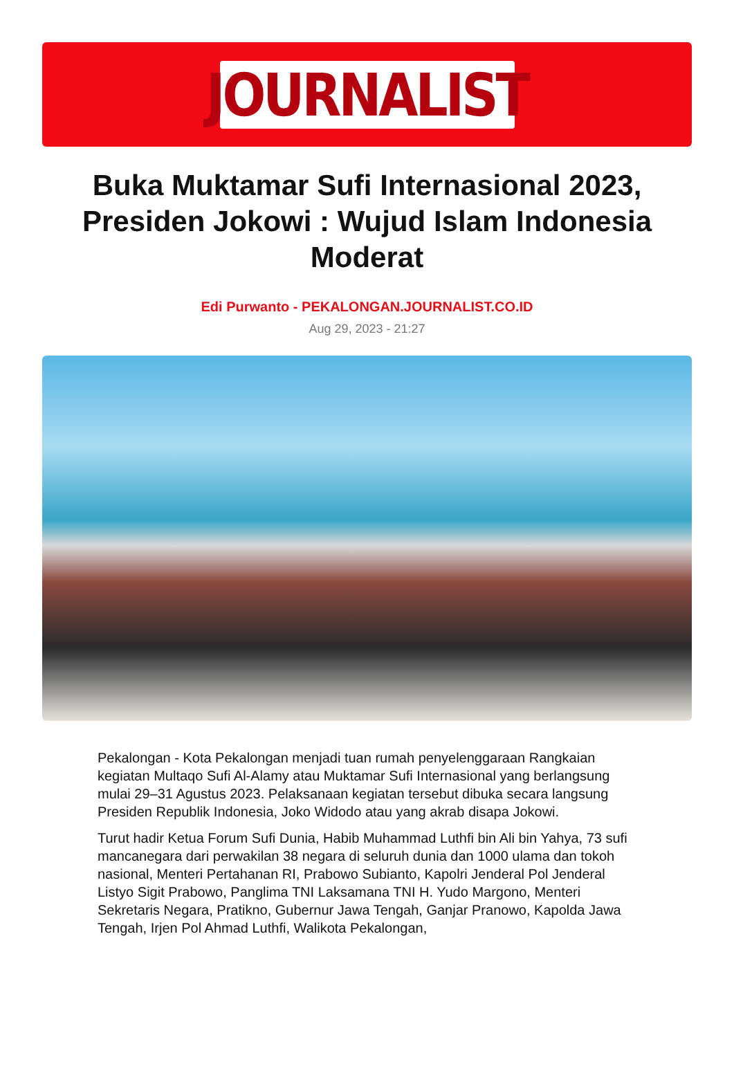JOURNALIST
Buka Muktamar Sufi Internasional 2023, Presiden Jokowi : Wujud Islam Indonesia Moderat
Edi Purwanto - PEKALONGAN.JOURNALIST.CO.ID
Aug 29, 2023 - 21:27
Pekalongan - Kota Pekalongan menjadi tuan rumah penyelenggaraan Rangkaian kegiatan Multaqo Sufi Al-Alamy atau Muktamar Sufi Internasional yang berlangsung mulai 29–31 Agustus 2023. Pelaksanaan kegiatan tersebut dibuka secara langsung Presiden Republik Indonesia, Joko Widodo atau yang akrab disapa Jokowi.
Turut hadir Ketua Forum Sufi Dunia, Habib Muhammad Luthfi bin Ali bin Yahya, 73 sufi mancanegara dari perwakilan 38 negara di seluruh dunia dan 1000 ulama dan tokoh nasional, Menteri Pertahanan RI, Prabowo Subianto, Kapolri Jenderal Pol Jenderal Listyo Sigit Prabowo, Panglima TNI Laksamana TNI H. Yudo Margono, Menteri Sekretaris Negara, Pratikno, Gubernur Jawa Tengah, Ganjar Pranowo, Kapolda Jawa Tengah, Irjen Pol Ahmad Luthfi, Walikota Pekalongan,